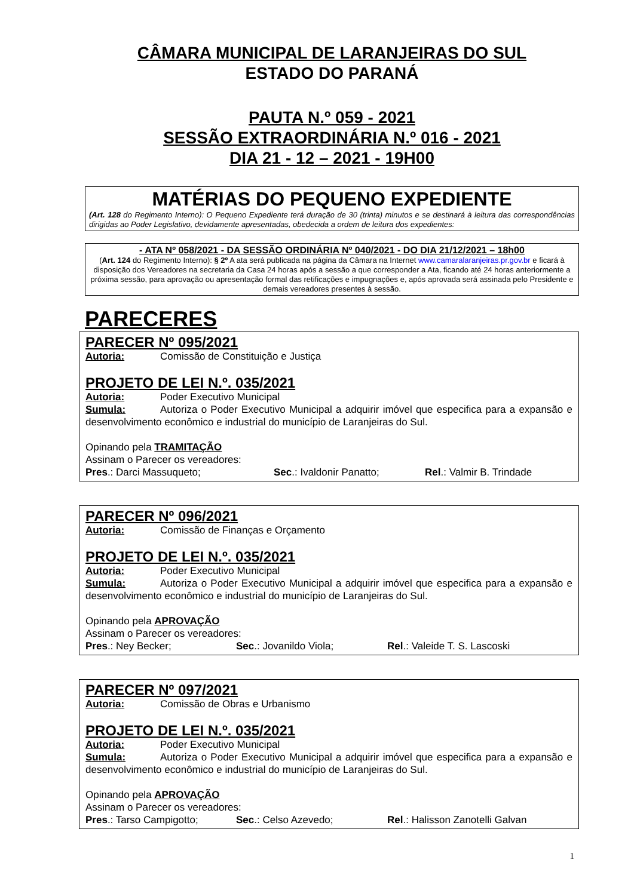CÂMARA MUNICIPAL DE LARANJEIRAS DO SUL
ESTADO DO PARANÁ
PAUTA N.º 059 - 2021
SESSÃO EXTRAORDINÁRIA N.º 016 - 2021
DIA 21 - 12 – 2021 - 19H00
MATÉRIAS DO PEQUENO EXPEDIENTE
(Art. 128 do Regimento Interno): O Pequeno Expediente terá duração de 30 (trinta) minutos e se destinará à leitura das correspondências dirigidas ao Poder Legislativo, devidamente apresentadas, obedecida a ordem de leitura dos expedientes:
- ATA Nº 058/2021 - DA SESSÃO ORDINÁRIA Nº 040/2021 - DO DIA 21/12/2021 – 18h00
(Art. 124 do Regimento Interno): § 2º A ata será publicada na página da Câmara na Internet www.camaralaranjeiras.pr.gov.br e ficará à disposição dos Vereadores na secretaria da Casa 24 horas após a sessão a que corresponder a Ata, ficando até 24 horas anteriormente a próxima sessão, para aprovação ou apresentação formal das retificações e impugnações e, após aprovada será assinada pelo Presidente e demais vereadores presentes à sessão.
PARECERES
PARECER Nº 095/2021
Autoria: Comissão de Constituição e Justiça
PROJETO DE LEI N.º. 035/2021
Autoria: Poder Executivo Municipal
Sumula: Autoriza o Poder Executivo Municipal a adquirir imóvel que especifica para a expansão e desenvolvimento econômico e industrial do município de Laranjeiras do Sul.
Opinando pela TRAMITAÇÃO
Assinam o Parecer os vereadores:
Pres.: Darci Massuqueto; Sec.: Ivaldonir Panatto; Rel.: Valmir B. Trindade
PARECER Nº 096/2021
Autoria: Comissão de Finanças e Orçamento
PROJETO DE LEI N.º. 035/2021
Autoria: Poder Executivo Municipal
Sumula: Autoriza o Poder Executivo Municipal a adquirir imóvel que especifica para a expansão e desenvolvimento econômico e industrial do município de Laranjeiras do Sul.
Opinando pela APROVAÇÃO
Assinam o Parecer os vereadores:
Pres.: Ney Becker; Sec.: Jovanildo Viola; Rel.: Valeide T. S. Lascoski
PARECER Nº 097/2021
Autoria: Comissão de Obras e Urbanismo
PROJETO DE LEI N.º. 035/2021
Autoria: Poder Executivo Municipal
Sumula: Autoriza o Poder Executivo Municipal a adquirir imóvel que especifica para a expansão e desenvolvimento econômico e industrial do município de Laranjeiras do Sul.
Opinando pela APROVAÇÃO
Assinam o Parecer os vereadores:
Pres.: Tarso Campigotto; Sec.: Celso Azevedo; Rel.: Halisson Zanotelli Galvan
1